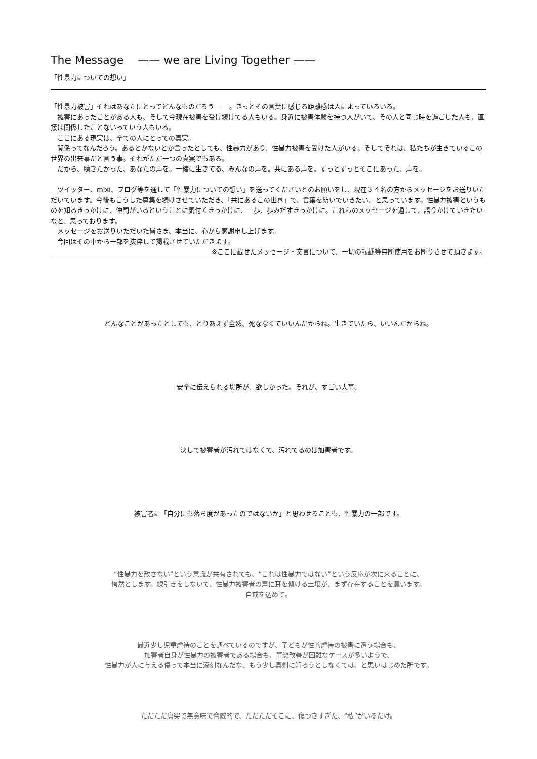The Message —— we are Living Together ——
「性暴力についての想い」
「性暴力被害」それはあなたにとってどんなものだろう—— 。きっとその言葉に感じる距離感は人によっていろいろ。
　被害にあったことがある人も、そして今現在被害を受け続けてる人もいる。身近に被害体験を持つ人がいて、その人と同じ時を過ごした人も、直接は関係したことないっていう人もいる。
　ここにある現実は、全ての人にとっての真実。
　関係ってなんだろう。あるとかないとか言ったとしても、性暴力があり、性暴力被害を受けた人がいる。そしてそれは、私たちが生きているこの世界の出来事だと言う事。それがただ一つの真実でもある。
　だから、聴きたかった、あなたの声を。一緒に生きてる、みんなの声を。共にある声を。ずっとずっとそこにあった、声を。
　ツイッター、mixi、ブログ等を通して「性暴力についての想い」を送ってくださいとのお願いをし、現在３４名の方からメッセージをお送りいただいています。今後もこうした募集を続けさせていただき、「共にあるこの世界」で、言葉を紡いでいきたい、と思っています。性暴力被害というものを知るきっかけに、仲間がいるということに気付くきっかけに、一歩、歩みだすきっかけに。これらのメッセージを通して、語りかけていきたいなと、思っております。
　メッセージをお送りいただいた皆さま、本当に、心から感謝申し上げます。
　今回はその中から一部を抜粋して掲載させていただきます。
※ここに載せたメッセージ・文言について、一切の転載等無断使用をお断りさせて頂きます。
どんなことがあったとしても、とりあえず全然、死ななくていいんだからね。生きていたら、いいんだからね。
安全に伝えられる場所が、欲しかった。それが、すごい大事。
決して被害者が汚れてはなくて、汚れてるのは加害者です。
被害者に「自分にも落ち度があったのではないか」と思わせることも、性暴力の一部です。
“性暴力を赦さない”という意識が共有されても、“これは性暴力ではない”という反応が次に来ることに、
愕然とします。線引きをしないで、性暴力被害者の声に耳を傾ける土壌が、まず存在することを願います。
自戒を込めて。
最近少し児童虐待のことを調べているのですが、子どもが性的虐待の被害に遭う場合も、
加害者自身が性暴力の被害者である場合も、事態改善が困難なケースが多いようで、
性暴力が人に与える傷って本当に深刻なんだな、もう少し真剣に知ろうとしなくては、と思いはじめた所です。
ただただ唐突で無意味で脅威的で、ただただそこに、傷つきすぎた、“私”がいるだけ。